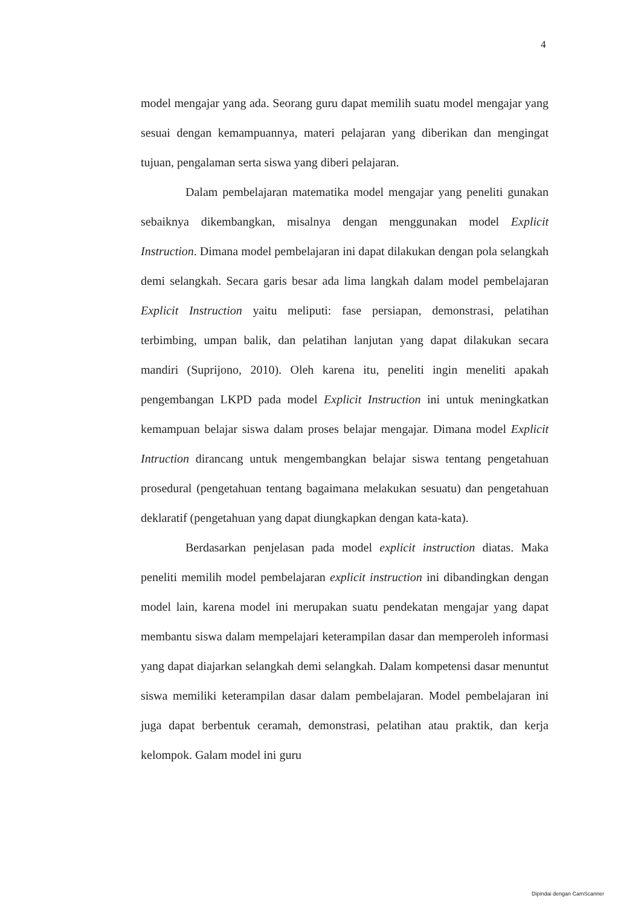4
model mengajar yang ada. Seorang guru dapat memilih suatu model mengajar yang sesuai dengan kemampuannya, materi pelajaran yang diberikan dan mengingat tujuan, pengalaman serta siswa yang diberi pelajaran.
Dalam pembelajaran matematika model mengajar yang peneliti gunakan sebaiknya dikembangkan, misalnya dengan menggunakan model Explicit Instruction. Dimana model pembelajaran ini dapat dilakukan dengan pola selangkah demi selangkah. Secara garis besar ada lima langkah dalam model pembelajaran Explicit Instruction yaitu meliputi: fase persiapan, demonstrasi, pelatihan terbimbing, umpan balik, dan pelatihan lanjutan yang dapat dilakukan secara mandiri (Suprijono, 2010). Oleh karena itu, peneliti ingin meneliti apakah pengembangan LKPD pada model Explicit Instruction ini untuk meningkatkan kemampuan belajar siswa dalam proses belajar mengajar. Dimana model Explicit Intruction dirancang untuk mengembangkan belajar siswa tentang pengetahuan prosedural (pengetahuan tentang bagaimana melakukan sesuatu) dan pengetahuan deklaratif (pengetahuan yang dapat diungkapkan dengan kata-kata).
Berdasarkan penjelasan pada model explicit instruction diatas. Maka peneliti memilih model pembelajaran explicit instruction ini dibandingkan dengan model lain, karena model ini merupakan suatu pendekatan mengajar yang dapat membantu siswa dalam mempelajari keterampilan dasar dan memperoleh informasi yang dapat diajarkan selangkah demi selangkah. Dalam kompetensi dasar menuntut siswa memiliki keterampilan dasar dalam pembelajaran. Model pembelajaran ini juga dapat berbentuk ceramah, demonstrasi, pelatihan atau praktik, dan kerja kelompok. Galam model ini guru
Dipindai dengan CamScanner